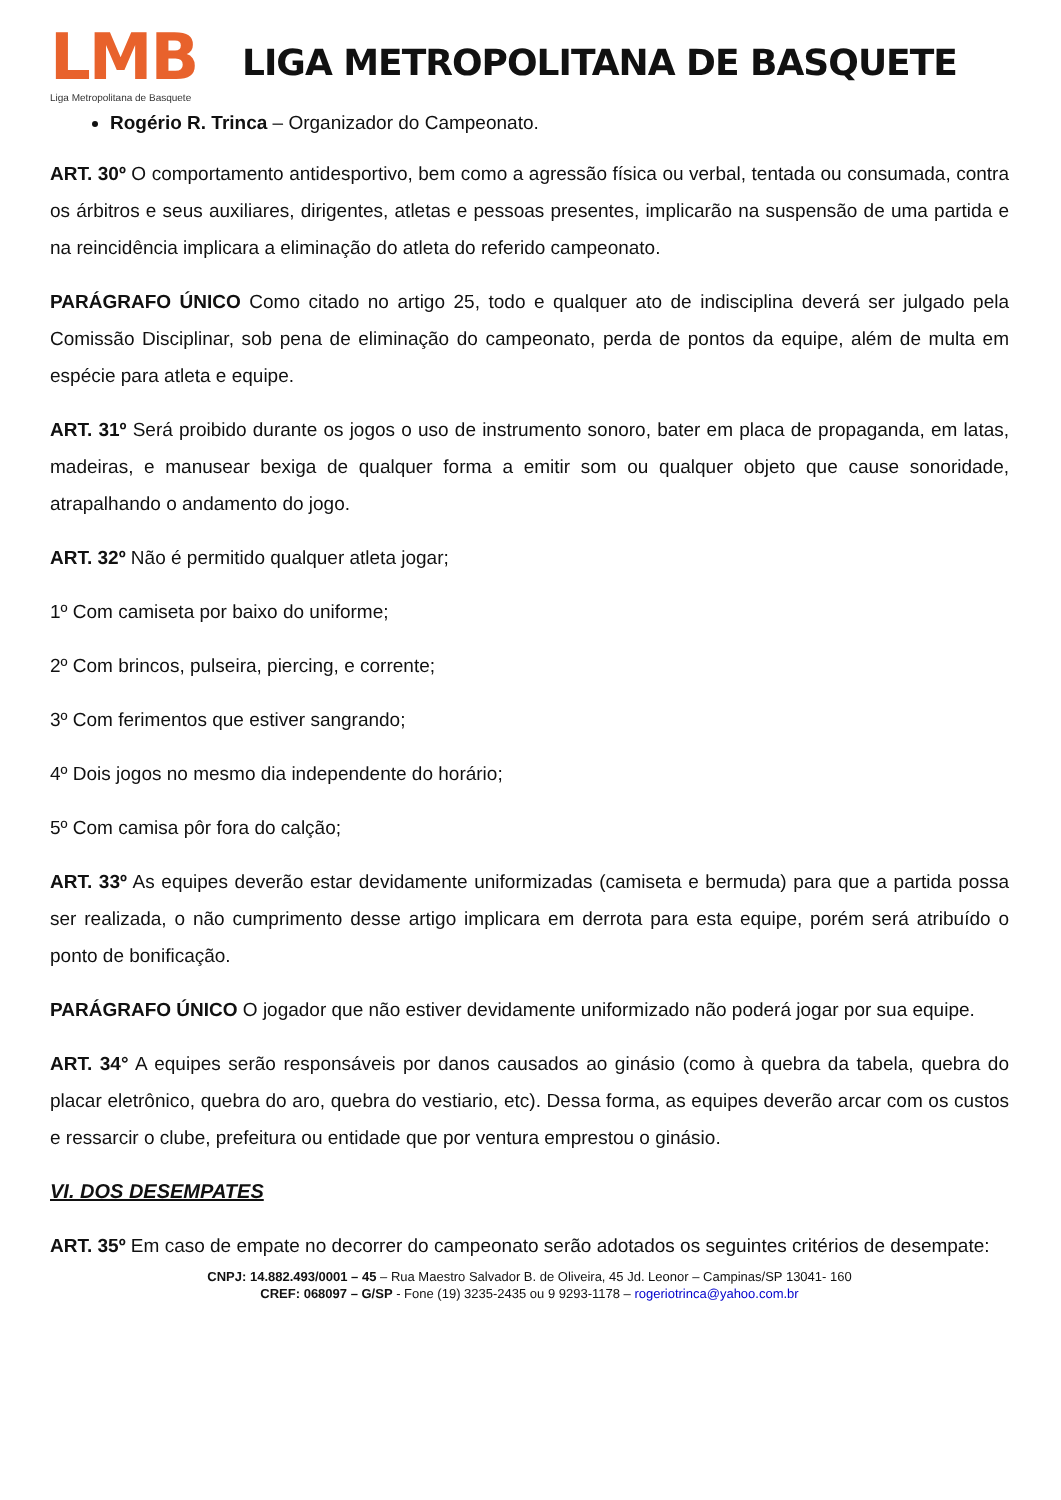LMB
Liga Metropolitana de Basquete
LIGA METROPOLITANA DE BASQUETE
Rogério R. Trinca – Organizador do Campeonato.
ART. 30º O comportamento antidesportivo, bem como a agressão física ou verbal, tentada ou consumada, contra os árbitros e seus auxiliares, dirigentes, atletas e pessoas presentes, implicarão na suspensão de uma partida e na reincidência implicara a eliminação do atleta do referido campeonato.
PARÁGRAFO ÚNICO Como citado no artigo 25, todo e qualquer ato de indisciplina deverá ser julgado pela Comissão Disciplinar, sob pena de eliminação do campeonato, perda de pontos da equipe, além de multa em espécie para atleta e equipe.
ART. 31º Será proibido durante os jogos o uso de instrumento sonoro, bater em placa de propaganda, em latas, madeiras, e manusear bexiga de qualquer forma a emitir som ou qualquer objeto que cause sonoridade, atrapalhando o andamento do jogo.
ART. 32º Não é permitido qualquer atleta jogar;
1º Com camiseta por baixo do uniforme;
2º Com brincos, pulseira, piercing, e corrente;
3º Com ferimentos que estiver sangrando;
4º Dois jogos no mesmo dia independente do horário;
5º Com camisa pôr fora do calção;
ART. 33º As equipes deverão estar devidamente uniformizadas (camiseta e bermuda) para que a partida possa ser realizada, o não cumprimento desse artigo implicara em derrota para esta equipe, porém será atribuído o ponto de bonificação.
PARÁGRAFO ÚNICO O jogador que não estiver devidamente uniformizado não poderá jogar por sua equipe.
ART. 34° A equipes serão responsáveis por danos causados ao ginásio (como à quebra da tabela, quebra do placar eletrônico, quebra do aro, quebra do vestiario, etc). Dessa forma, as equipes deverão arcar com os custos e ressarcir o clube, prefeitura ou entidade que por ventura emprestou o ginásio.
VI. DOS DESEMPATES
ART. 35º Em caso de empate no decorrer do campeonato serão adotados os seguintes critérios de desempate:
CNPJ: 14.882.493/0001 – 45 – Rua Maestro Salvador B. de Oliveira, 45 Jd. Leonor – Campinas/SP 13041- 160
CREF: 068097 – G/SP - Fone (19) 3235-2435 ou 9 9293-1178 – rogeriotrinca@yahoo.com.br